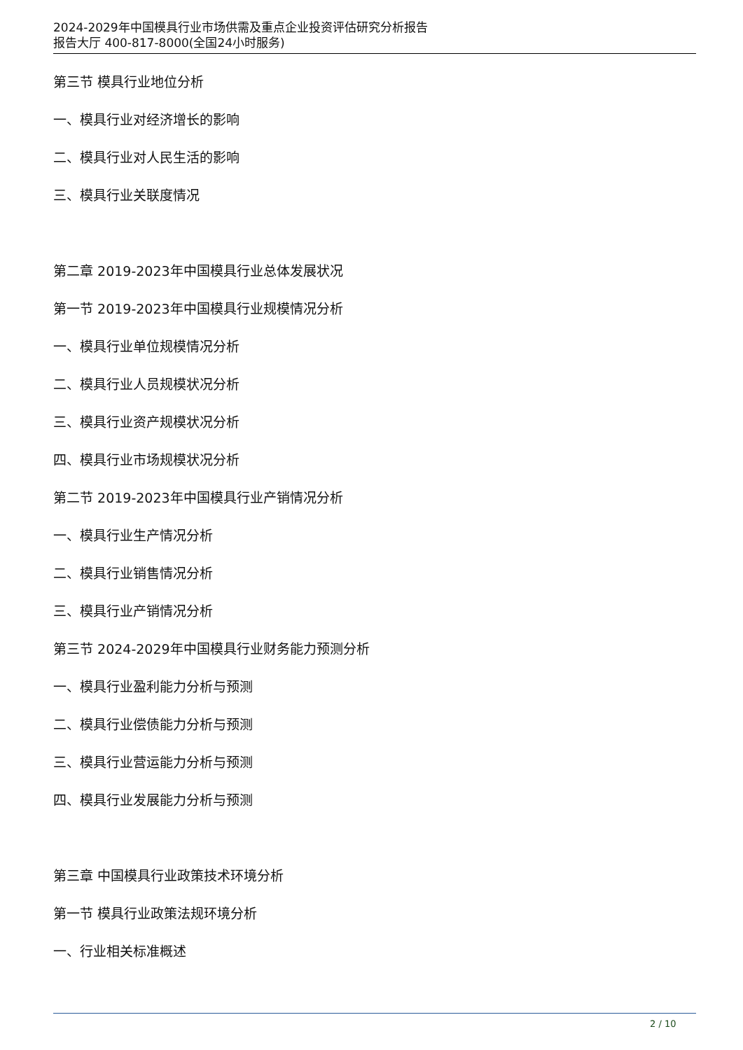2024-2029年中国模具行业市场供需及重点企业投资评估研究分析报告
报告大厅 400-817-8000(全国24小时服务)
第三节 模具行业地位分析
一、模具行业对经济增长的影响
二、模具行业对人民生活的影响
三、模具行业关联度情况
第二章 2019-2023年中国模具行业总体发展状况
第一节 2019-2023年中国模具行业规模情况分析
一、模具行业单位规模情况分析
二、模具行业人员规模状况分析
三、模具行业资产规模状况分析
四、模具行业市场规模状况分析
第二节 2019-2023年中国模具行业产销情况分析
一、模具行业生产情况分析
二、模具行业销售情况分析
三、模具行业产销情况分析
第三节 2024-2029年中国模具行业财务能力预测分析
一、模具行业盈利能力分析与预测
二、模具行业偿债能力分析与预测
三、模具行业营运能力分析与预测
四、模具行业发展能力分析与预测
第三章 中国模具行业政策技术环境分析
第一节 模具行业政策法规环境分析
一、行业相关标准概述
2 / 10